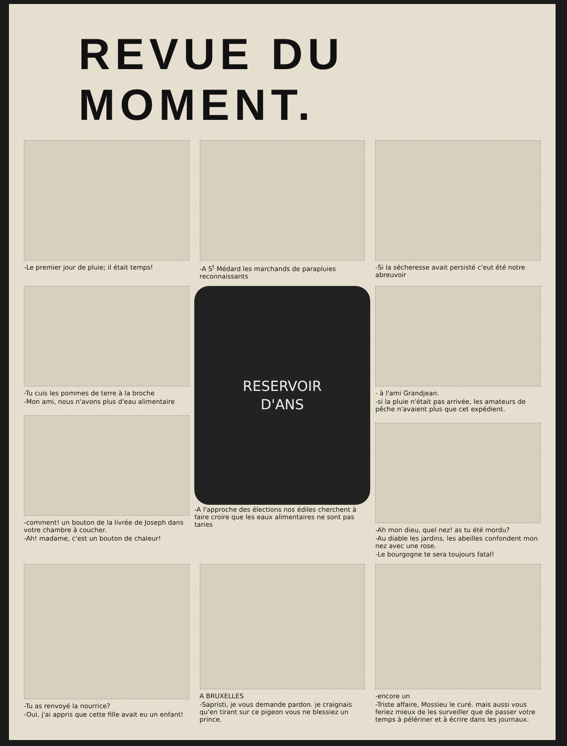REVUE DU MOMENT.
-Le premier jour de pluie; il était temps!
-A S<sup>t</sup> Médard les marchands de parapluies reconnaissants
-Si la sécheresse avait persisté c'eut été notre abreuvoir
-Tu cuis les pommes de terre à la broche
-Mon ami, nous n'avons plus d'eau alimentaire
-comment! un bouton de la livrée de Joseph dans votre chambre à coucher.
-Ah! madame, c'est un bouton de chaleur!
RESERVOIR
D'ANS
-A l'approche des élections nos édiles cherchent à faire croire que les eaux alimentaires ne sont pas taries
- à l'ami Grandjean.
-si la pluie n'était pas arrivée, les amateurs de pêche n'avaient plus que cet expédient.
-Ah mon dieu, quel nez! as tu été mordu?
-Au diable les jardins, les abeilles confondent mon nez avec une rose.
-Le bourgogne te sera toujours fatal!
-Tu as renvoyé la nourrice?
-Oui, j'ai appris que cette fille avait eu un enfant!
A BRUXELLES
-Sapristi, je vous demande pardon. je craignais qu'en tirant sur ce pigeon vous ne blessiez un prince.
-encore un
-Triste affaire, Mossieu le curé. mais aussi vous feriez mieux de les surveiller que de passer votre temps à pélériner et à écrire dans les journaux.